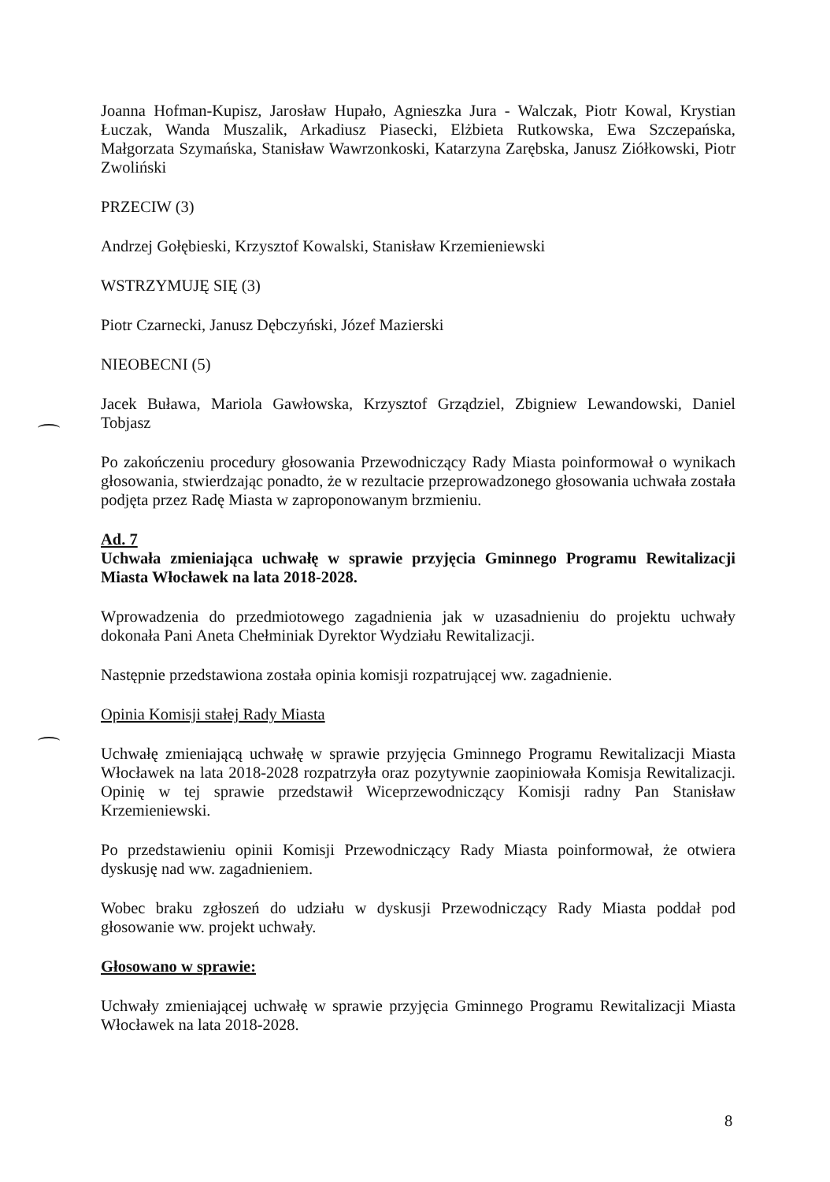Joanna Hofman-Kupisz, Jarosław Hupało, Agnieszka Jura - Walczak, Piotr Kowal, Krystian Łuczak, Wanda Muszalik, Arkadiusz Piasecki, Elżbieta Rutkowska, Ewa Szczepańska, Małgorzata Szymańska, Stanisław Wawrzonkoski, Katarzyna Zarębska, Janusz Ziółkowski, Piotr Zwoliński
PRZECIW (3)
Andrzej Gołębieski, Krzysztof Kowalski, Stanisław Krzemieniewski
WSTRZYMUJĘ SIĘ (3)
Piotr Czarnecki, Janusz Dębczyński, Józef Mazierski
NIEOBECNI (5)
Jacek Buława, Mariola Gawłowska, Krzysztof Grządziel, Zbigniew Lewandowski, Daniel Tobjasz
Po zakończeniu procedury głosowania Przewodniczący Rady Miasta poinformował o wynikach głosowania, stwierdzając ponadto, że w rezultacie przeprowadzonego głosowania uchwała została podjęta przez Radę Miasta w zaproponowanym brzmieniu.
Ad. 7
Uchwała zmieniająca uchwałę w sprawie przyjęcia Gminnego Programu Rewitalizacji Miasta Włocławek na lata 2018-2028.
Wprowadzenia do przedmiotowego zagadnienia jak w uzasadnieniu do projektu uchwały dokonała Pani Aneta Chełminiak Dyrektor Wydziału Rewitalizacji.
Następnie przedstawiona została opinia komisji rozpatrującej ww. zagadnienie.
Opinia Komisji stałej Rady Miasta
Uchwałę zmieniającą uchwałę w sprawie przyjęcia Gminnego Programu Rewitalizacji Miasta Włocławek na lata 2018-2028 rozpatrzyła oraz pozytywnie zaopiniowała Komisja Rewitalizacji. Opinię w tej sprawie przedstawił Wiceprzewodniczący Komisji radny Pan Stanisław Krzemieniewski.
Po przedstawieniu opinii Komisji Przewodniczący Rady Miasta poinformował, że otwiera dyskusję nad ww. zagadnieniem.
Wobec braku zgłoszeń do udziału w dyskusji Przewodniczący Rady Miasta poddał pod głosowanie ww. projekt uchwały.
Głosowano w sprawie:
Uchwały zmieniającej uchwałę w sprawie przyjęcia Gminnego Programu Rewitalizacji Miasta Włocławek na lata 2018-2028.
8